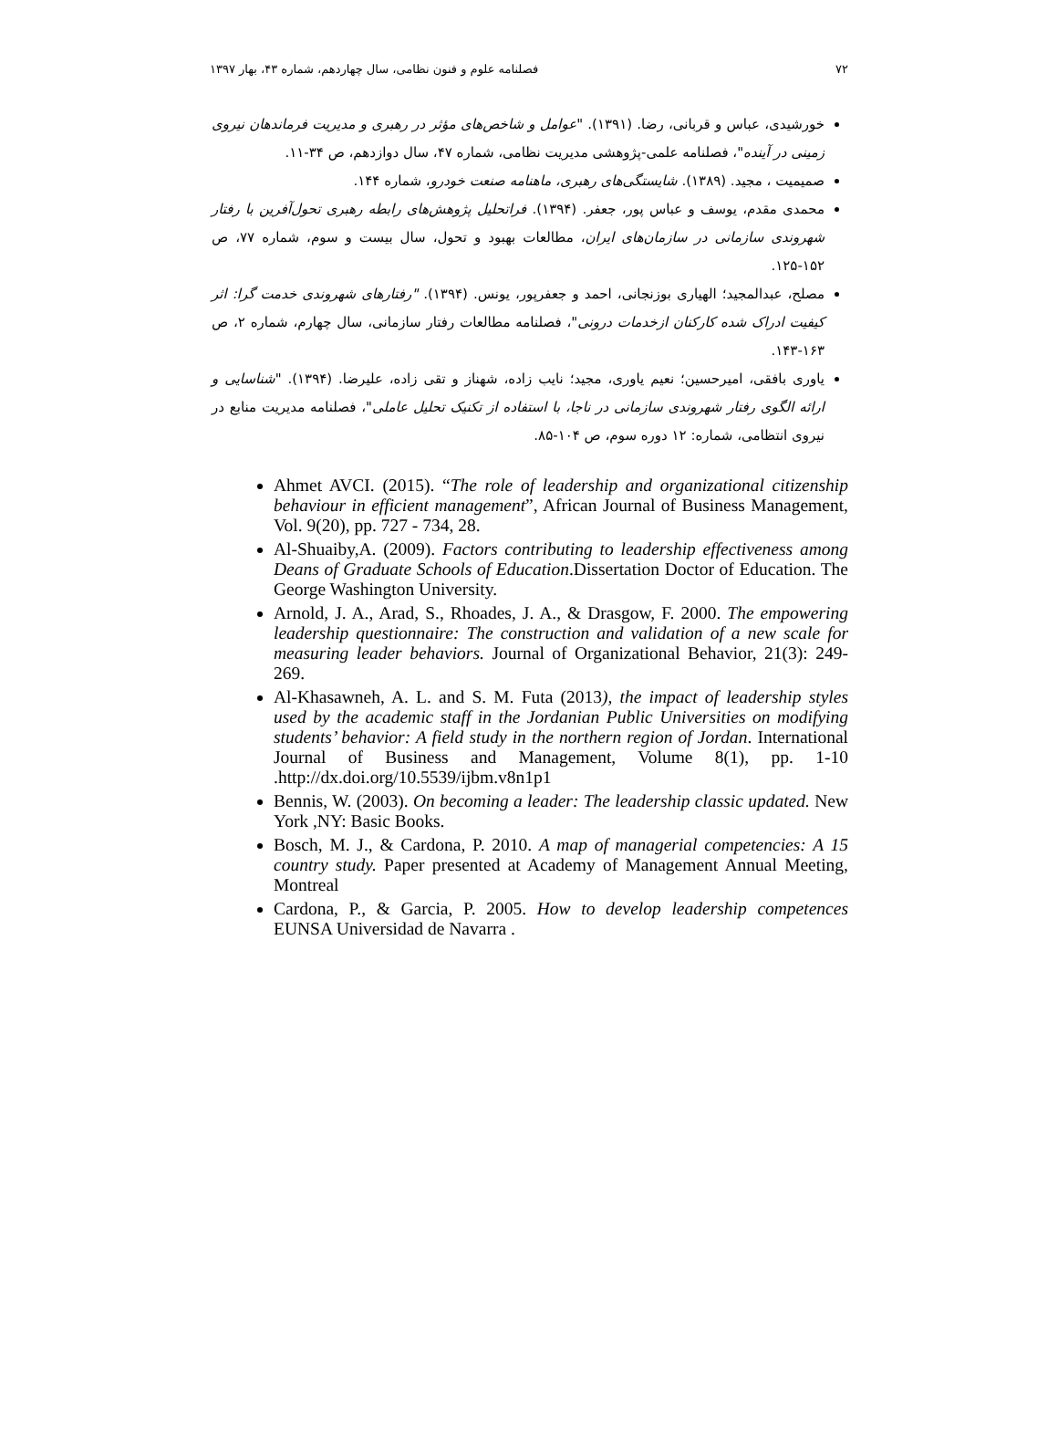۷۲ فصلنامه علوم و فنون نظامی، سال چهاردهم، شماره ۴۳، بهار ۱۳۹۷
خورشیدی، عباس و قربانی، رضا. (۱۳۹۱). "عوامل و شاخص‌های مؤثر در رهبری و مدیریت فرماندهان نیروی زمینی در آینده"، فصلنامه علمی-پژوهشی مدیریت نظامی، شماره ۴۷، سال دوازدهم، ص ۳۴-۱۱.
صمیمیت ، مجید. (۱۳۸۹). شایستگی‌های رهبری، ماهنامه صنعت خودرو، شماره ۱۴۴.
محمدی مقدم، یوسف و عباس پور، جعفر. (۱۳۹۴). فراتحلیل پژوهش‌های رابطه رهبری تحول‌آفرین با رفتار شهروندی سازمانی در سازمان‌های ایران، مطالعات بهبود و تحول، سال بیست و سوم، شماره ۷۷، ص ۱۵۲-۱۲۵.
مصلح، عبدالمجید؛ الهیاری بوزنجانی، احمد و جعفرپور، یونس. (۱۳۹۴). "رفتارهای شهروندی خدمت گرا: اثر کیفیت ادراک شده کارکنان ازخدمات درونی"، فصلنامه مطالعات رفتار سازمانی، سال چهارم، شماره ۲، ص ۱۶۳-۱۴۳.
یاوری بافقی، امیرحسین؛ نعیم یاوری، مجید؛ نایب زاده، شهناز و تقی زاده، علیرضا. (۱۳۹۴). "شناسایی و ارائه الگوی رفتار شهروندی سازمانی در ناجا، با استفاده از تکنیک تحلیل عاملی"، فصلنامه مدیریت منابع در نیروی انتظامی، شماره: ۱۲ دوره سوم، ص ۱۰۴-۸۵.
Ahmet AVCI. (2015). “The role of leadership and organizational citizenship behaviour in efficient management”, African Journal of Business Management, Vol. 9(20), pp. 727 - 734, 28.
Al-Shuaiby,A. (2009). Factors contributing to leadership effectiveness among Deans of Graduate Schools of Education.Dissertation Doctor of Education. The George Washington University.
Arnold, J. A., Arad, S., Rhoades, J. A., & Drasgow, F. 2000. The empowering leadership questionnaire: The construction and validation of a new scale for measuring leader behaviors. Journal of Organizational Behavior, 21(3): 249-269.
Al-Khasawneh, A. L. and S. M. Futa (2013), the impact of leadership styles used by the academic staff in the Jordanian Public Universities on modifying students’ behavior: A field study in the northern region of Jordan. International Journal of Business and Management, Volume 8(1), pp. 1-10 .http://dx.doi.org/10.5539/ijbm.v8n1p1
Bennis, W. (2003). On becoming a leader: The leadership classic updated. New York ,NY: Basic Books.
Bosch, M. J., & Cardona, P. 2010. A map of managerial competencies: A 15 country study. Paper presented at Academy of Management Annual Meeting, Montreal
Cardona, P., & Garcia, P. 2005. How to develop leadership competences EUNSA Universidad de Navarra .